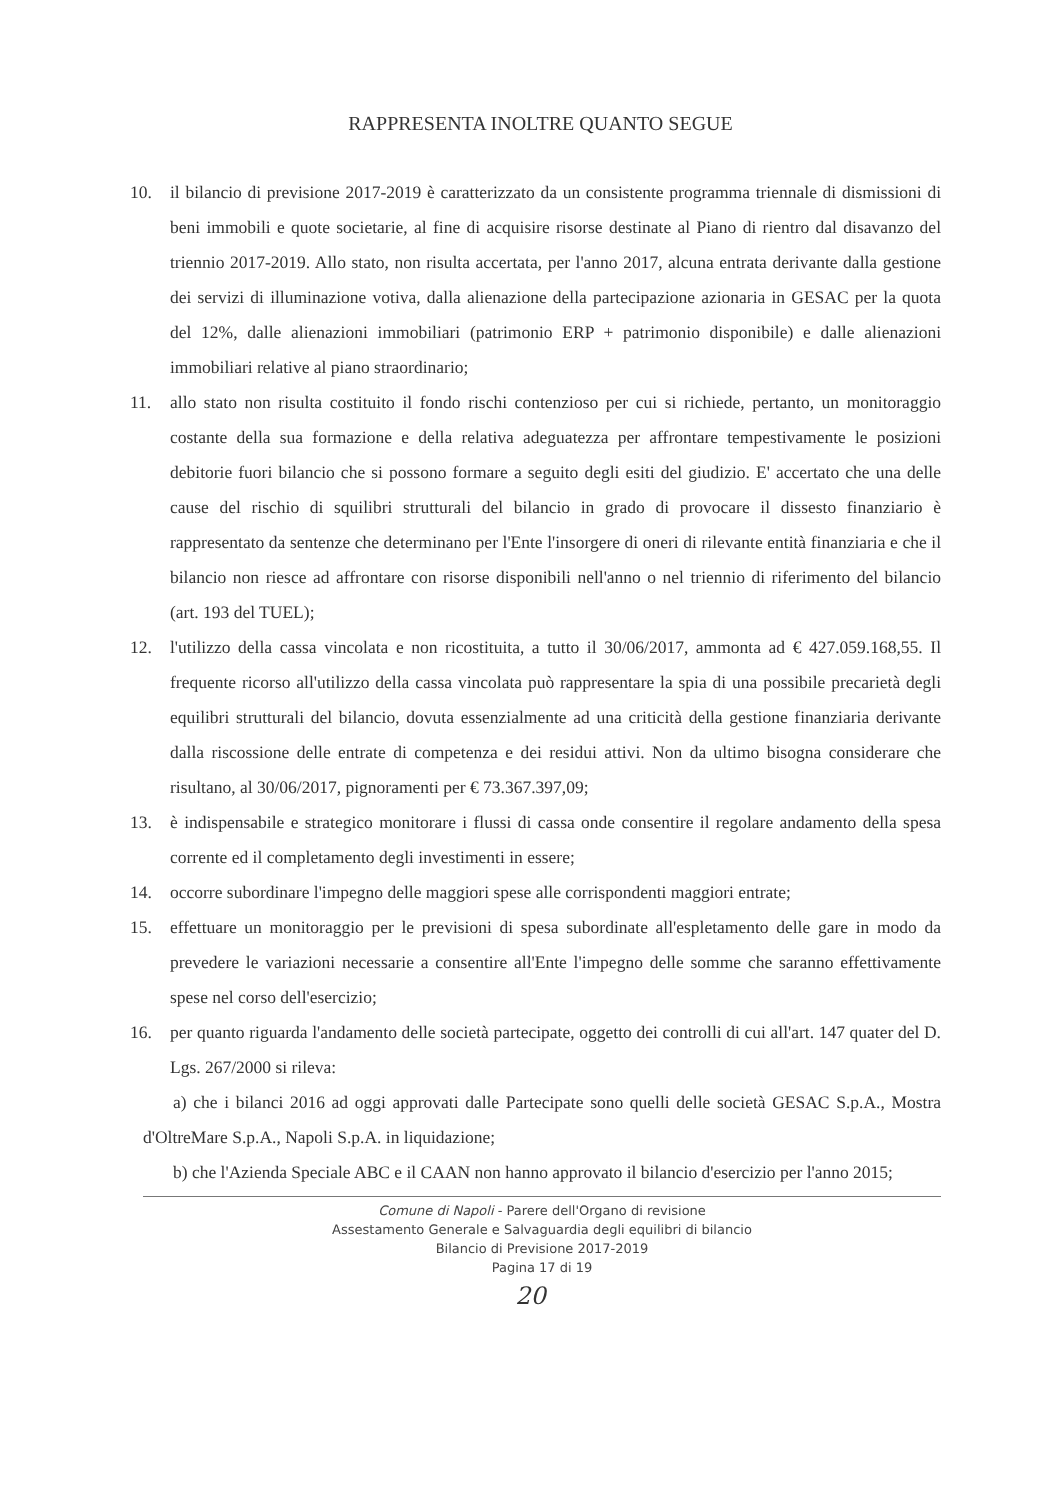RAPPRESENTA INOLTRE QUANTO SEGUE
10. il bilancio di previsione 2017-2019 è caratterizzato da un consistente programma triennale di dismissioni di beni immobili e quote societarie, al fine di acquisire risorse destinate al Piano di rientro dal disavanzo del triennio 2017-2019. Allo stato, non risulta accertata, per l'anno 2017, alcuna entrata derivante dalla gestione dei servizi di illuminazione votiva, dalla alienazione della partecipazione azionaria in GESAC per la quota del 12%, dalle alienazioni immobiliari (patrimonio ERP + patrimonio disponibile) e dalle alienazioni immobiliari relative al piano straordinario;
11. allo stato non risulta costituito il fondo rischi contenzioso per cui si richiede, pertanto, un monitoraggio costante della sua formazione e della relativa adeguatezza per affrontare tempestivamente le posizioni debitorie fuori bilancio che si possono formare a seguito degli esiti del giudizio. E' accertato che una delle cause del rischio di squilibri strutturali del bilancio in grado di provocare il dissesto finanziario è rappresentato da sentenze che determinano per l'Ente l'insorgere di oneri di rilevante entità finanziaria e che il bilancio non riesce ad affrontare con risorse disponibili nell'anno o nel triennio di riferimento del bilancio (art. 193 del TUEL);
12. l'utilizzo della cassa vincolata e non ricostituita, a tutto il 30/06/2017, ammonta ad € 427.059.168,55. Il frequente ricorso all'utilizzo della cassa vincolata può rappresentare la spia di una possibile precarietà degli equilibri strutturali del bilancio, dovuta essenzialmente ad una criticità della gestione finanziaria derivante dalla riscossione delle entrate di competenza e dei residui attivi. Non da ultimo bisogna considerare che risultano, al 30/06/2017, pignoramenti per € 73.367.397,09;
13. è indispensabile e strategico monitorare i flussi di cassa onde consentire il regolare andamento della spesa corrente ed il completamento degli investimenti in essere;
14. occorre subordinare l'impegno delle maggiori spese alle corrispondenti maggiori entrate;
15. effettuare un monitoraggio per le previsioni di spesa subordinate all'espletamento delle gare in modo da prevedere le variazioni necessarie a consentire all'Ente l'impegno delle somme che saranno effettivamente spese nel corso dell'esercizio;
16. per quanto riguarda l'andamento delle società partecipate, oggetto dei controlli di cui all'art. 147 quater del D. Lgs. 267/2000 si rileva:
a) che i bilanci 2016 ad oggi approvati dalle Partecipate sono quelli delle società GESAC S.p.A., Mostra d'OltreMare S.p.A., Napoli S.p.A. in liquidazione;
b) che l'Azienda Speciale ABC e il CAAN non hanno approvato il bilancio d'esercizio per l'anno 2015;
Comune di Napoli - Parere dell'Organo di revisione
Assestamento Generale e Salvaguardia degli equilibri di bilancio
Bilancio di Previsione 2017-2019
Pagina 17 di 19
20